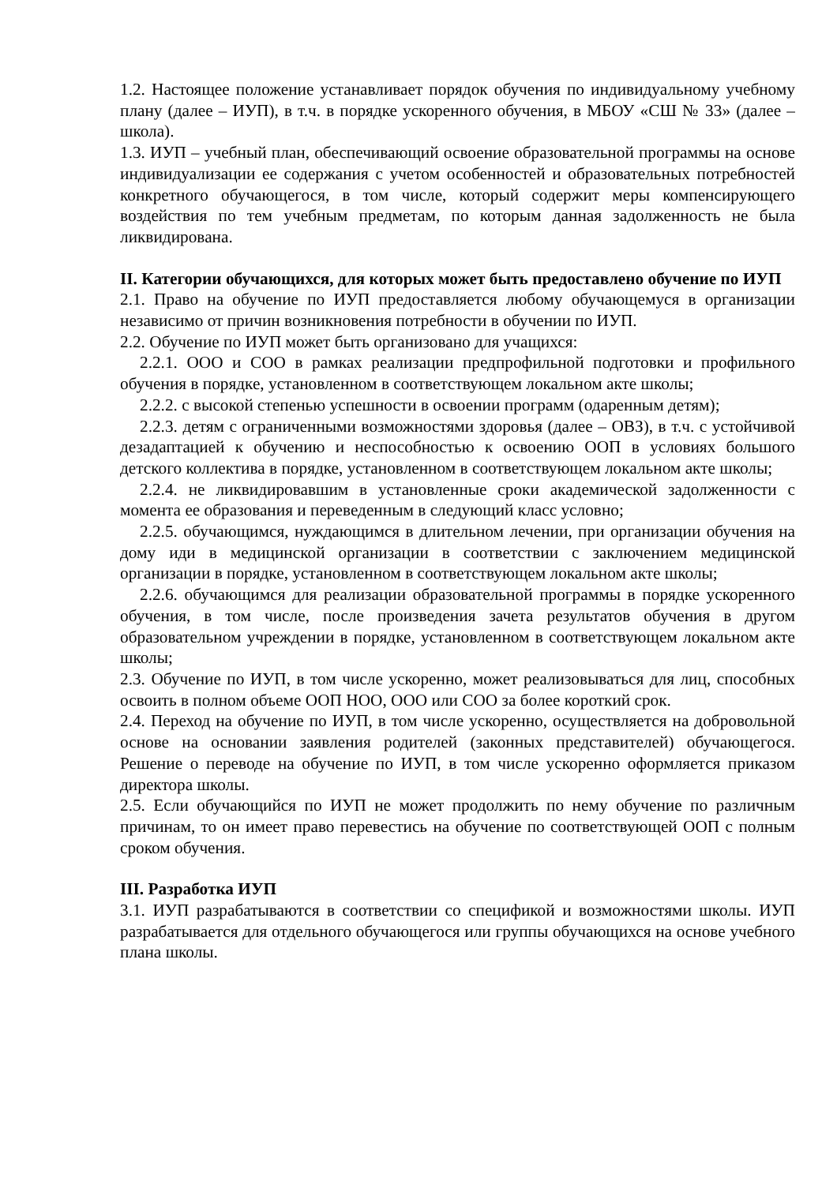1.2. Настоящее положение устанавливает порядок обучения по индивидуальному учебному плану (далее – ИУП), в т.ч. в порядке ускоренного обучения, в МБОУ «СШ № 33» (далее – школа).
1.3. ИУП – учебный план, обеспечивающий освоение образовательной программы на основе индивидуализации ее содержания с учетом особенностей и образовательных потребностей конкретного обучающегося, в том числе, который содержит меры компенсирующего воздействия по тем учебным предметам, по которым данная задолженность не была ликвидирована.
II. Категории обучающихся, для которых может быть предоставлено обучение по ИУП
2.1. Право на обучение по ИУП предоставляется любому обучающемуся в организации независимо от причин возникновения потребности в обучении по ИУП.
2.2. Обучение по ИУП может быть организовано для учащихся:
2.2.1. ООО и СОО в рамках реализации предпрофильной подготовки и профильного обучения в порядке, установленном в соответствующем локальном акте школы;
2.2.2. с высокой степенью успешности в освоении программ (одаренным детям);
2.2.3. детям с ограниченными возможностями здоровья (далее – ОВЗ), в т.ч. с устойчивой дезадаптацией к обучению и неспособностью к освоению ООП в условиях большого детского коллектива в порядке, установленном в соответствующем локальном акте школы;
2.2.4. не ликвидировавшим в установленные сроки академической задолженности с момента ее образования и переведенным в следующий класс условно;
2.2.5. обучающимся, нуждающимся в длительном лечении, при организации обучения на дому иди в медицинской организации в соответствии с заключением медицинской организации в порядке, установленном в соответствующем локальном акте школы;
2.2.6. обучающимся для реализации образовательной программы в порядке ускоренного обучения, в том числе, после произведения зачета результатов обучения в другом образовательном учреждении в порядке, установленном в соответствующем локальном акте школы;
2.3. Обучение по ИУП, в том числе ускоренно, может реализовываться для лиц, способных освоить в полном объеме ООП НОО, ООО или СОО за более короткий срок.
2.4. Переход на обучение по ИУП, в том числе ускоренно, осуществляется на добровольной основе на основании заявления родителей (законных представителей) обучающегося. Решение о переводе на обучение по ИУП, в том числе ускоренно оформляется приказом директора школы.
2.5. Если обучающийся по ИУП не может продолжить по нему обучение по различным причинам, то он имеет право перевестись на обучение по соответствующей ООП с полным сроком обучения.
III. Разработка ИУП
3.1. ИУП разрабатываются в соответствии со спецификой и возможностями школы. ИУП разрабатывается для отдельного обучающегося или группы обучающихся на основе учебного плана школы.